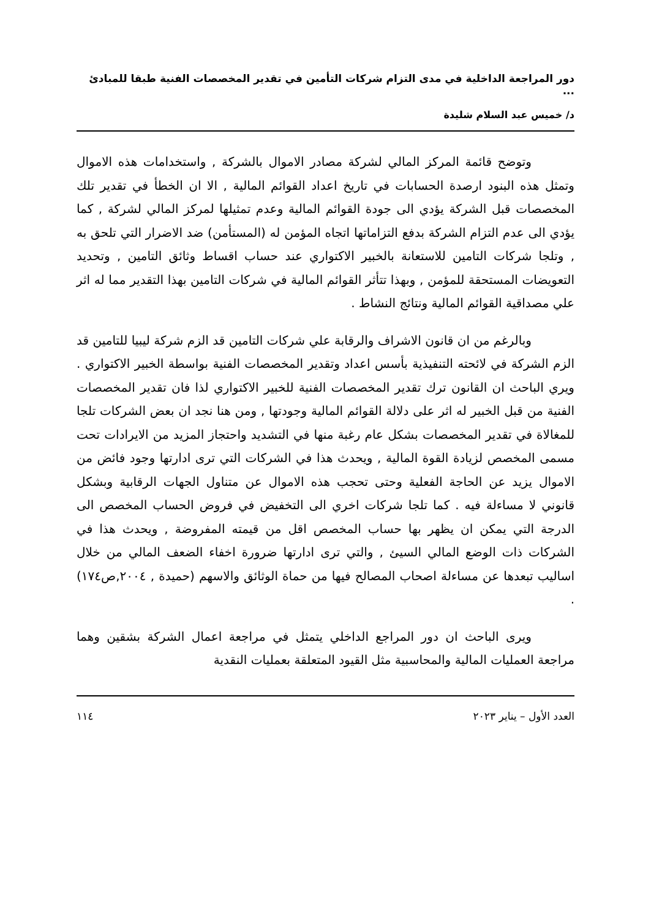دور المراجعة الداخلية في مدى التزام شركات التأمين في تقدير المخصصات الفنية طبقا للمبادئ ...
د/ خميس عبد السلام شليدة
وتوضح قائمة المركز المالي لشركة مصادر الاموال بالشركة , واستخدامات هذه الاموال وتمثل هذه البنود ارصدة الحسابات في تاريخ اعداد القوائم المالية , الا ان الخطأ في تقدير تلك المخصصات قبل الشركة يؤدي الى جودة القوائم المالية وعدم تمثيلها لمركز المالي لشركة , كما يؤدي الى عدم التزام الشركة بدفع التزاماتها اتجاه المؤمن له (المستأمن) ضد الاضرار التي تلحق به , وتلجا شركات التامين للاستعانة بالخبير الاكتواري عند حساب اقساط وثائق التامين , وتحديد التعويضات المستحقة للمؤمن , وبهذا تتأثر القوائم المالية في شركات التامين بهذا التقدير مما له اثر علي مصداقية القوائم المالية ونتائج النشاط .
وبالرغم من ان قانون الاشراف والرقابة علي شركات التامين قد الزم شركة ليبيا للتامين قد الزم الشركة في لائحته التنفيذية بأسس اعداد وتقدير المخصصات الفنية بواسطة الخبير الاكتواري . ويري الباحث ان القانون ترك تقدير المخصصات الفنية للخبير الاكتواري لذا فان تقدير المخصصات الفنية من قبل الخبير له اثر على دلالة القوائم المالية وجودتها , ومن هنا نجد ان بعض الشركات تلجا للمغالاة في تقدير المخصصات بشكل عام رغبة منها في التشديد واحتجاز المزيد من الايرادات تحت مسمى المخصص لزيادة القوة المالية , ويحدث هذا في الشركات التي ترى ادارتها وجود فائض من الاموال يزيد عن الحاجة الفعلية وحتى تحجب هذه الاموال عن متناول الجهات الرقابية وبشكل قانوني لا مساءلة فيه . كما تلجا شركات اخري الى التخفيض في فروض الحساب المخصص الى الدرجة التي يمكن ان يظهر بها حساب المخصص اقل من قيمته المفروضة , ويحدث هذا في الشركات ذات الوضع المالي السيئ , والتي ترى ادارتها ضرورة اخفاء الضعف المالي من خلال اساليب تبعدها عن مساءلة اصحاب المصالح فيها من حماة الوثائق والاسهم (حميدة , ٢٠٠٤,ص١٧٤) .
ويرى الباحث ان دور المراجع الداخلي يتمثل في مراجعة اعمال الشركة بشقين وهما مراجعة العمليات المالية والمحاسبية مثل القيود المتعلقة بعمليات النقدية
العدد الأول – يناير ٢٠٢٣ ١١٤